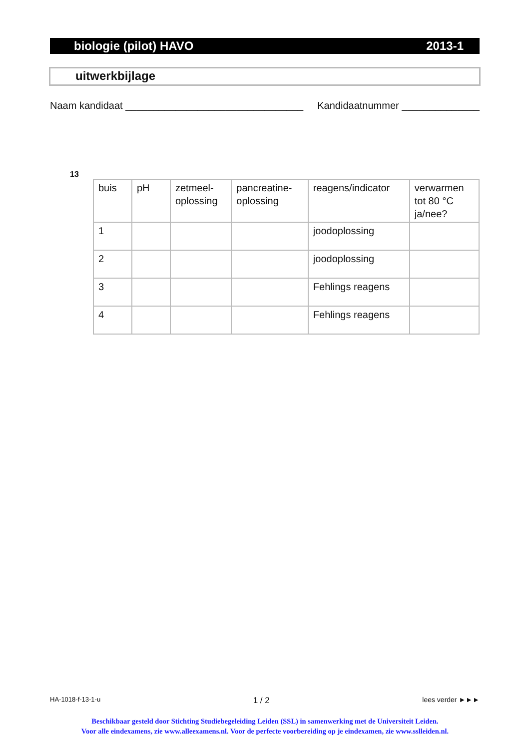biologie (pilot) HAVO 2013-1
uitwerkbijlage
Naam kandidaat ________________________________ Kandidaatnummer ______________
13
| buis | pH | zetmeel- oplossing | pancreatine- oplossing | reagens/indicator | verwarmen tot 80 °C ja/nee? |
| --- | --- | --- | --- | --- | --- |
| 1 | | | | joodoplossing | |
| 2 | | | | joodoplossing | |
| 3 | | | | Fehlings reagens | |
| 4 | | | | Fehlings reagens | |
HA-1018-f-13-1-u 1 / 2 lees verder ►►►
Beschikbaar gesteld door Stichting Studiebegeleiding Leiden (SSL) in samenwerking met de Universiteit Leiden.
Voor alle eindexamens, zie www.alleexamens.nl. Voor de perfecte voorbereiding op je eindexamen, zie www.sslleiden.nl.